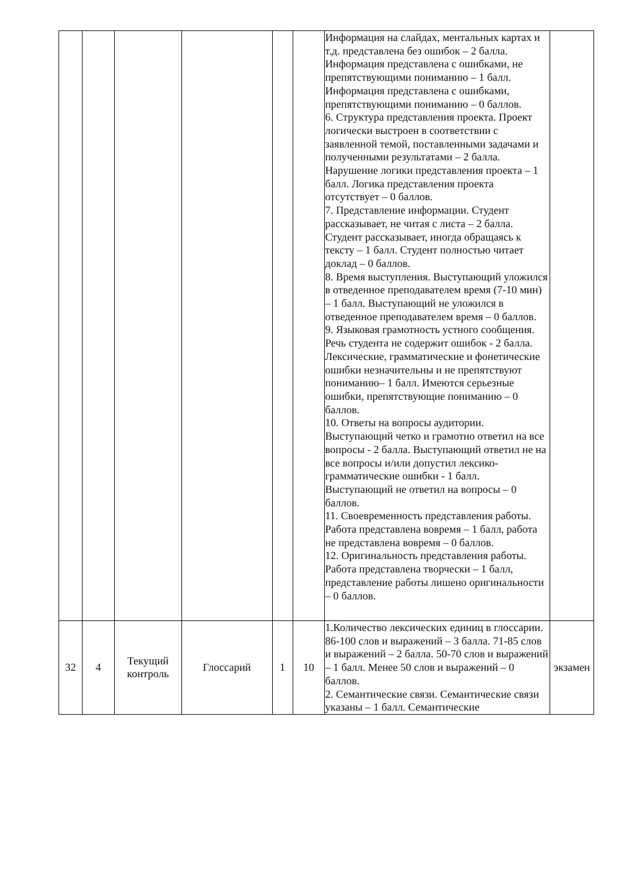| | | | | | | Информация на слайдах, ментальных картах и т.д. представлена без ошибок – 2 балла. Информация представлена с ошибками, не препятствующими пониманию – 1 балл. Информация представлена с ошибками, препятствующими пониманию – 0 баллов. 6. Структура представления проекта. Проект логически выстроен в соответствии с заявленной темой, поставленными задачами и полученными результатами – 2 балла. Нарушение логики представления проекта – 1 балл. Логика представления проекта отсутствует – 0 баллов. 7. Представление информации. Студент рассказывает, не читая с листа – 2 балла. Студент рассказывает, иногда обращаясь к тексту – 1 балл. Студент полностью читает доклад – 0 баллов. 8. Время выступления. Выступающий уложился в отведенное преподавателем время (7-10 мин) – 1 балл. Выступающий не уложился в отведенное преподавателем время – 0 баллов. 9. Языковая грамотность устного сообщения. Речь студента не содержит ошибок - 2 балла. Лексические, грамматические и фонетические ошибки незначительны и не препятствуют пониманию– 1 балл. Имеются серьезные ошибки, препятствующие пониманию – 0 баллов. 10. Ответы на вопросы аудитории. Выступающий четко и грамотно ответил на все вопросы - 2 балла. Выступающий ответил не на все вопросы и/или допустил лексико-грамматические ошибки - 1 балл. Выступающий не ответил на вопросы – 0 баллов. 11. Своевременность представления работы. Работа представлена вовремя – 1 балл, работа не представлена вовремя – 0 баллов. 12. Оригинальность представления работы. Работа представлена творчески – 1 балл, представление работы лишено оригинальности – 0 баллов. | |
| 32 | 4 | Текущий контроль | Глоссарий | 1 | 10 | 1.Количество лексических единиц в глоссарии. 86-100 слов и выражений – 3 балла. 71-85 слов и выражений – 2 балла. 50-70 слов и выражений – 1 балл. Менее 50 слов и выражений – 0 баллов. 2. Семантические связи. Семантические связи указаны – 1 балл. Семантические | экзамен |